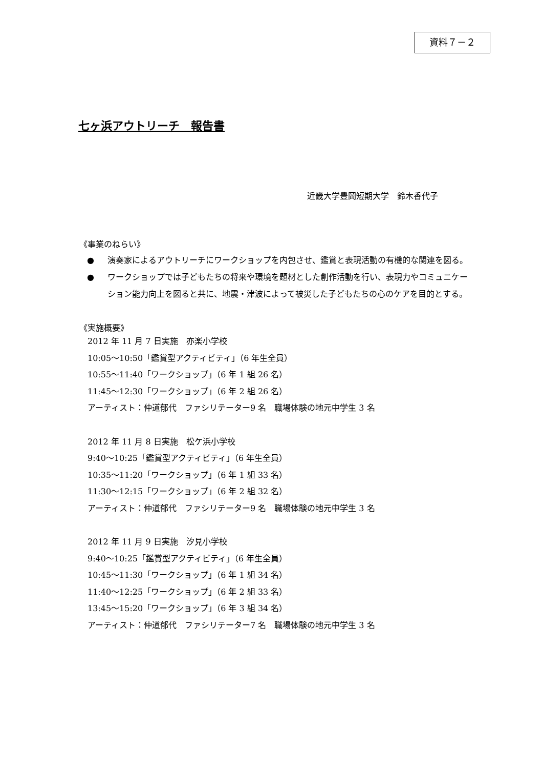資料７－２
七ヶ浜アウトリーチ　報告書
近畿大学豊岡短期大学　鈴木香代子
《事業のねらい》
● 演奏家によるアウトリーチにワークショップを内包させ、鑑賞と表現活動の有機的な関連を図る。
● ワークショップでは子どもたちの将来や環境を題材とした創作活動を行い、表現力やコミュニケーション能力向上を図ると共に、地震・津波によって被災した子どもたちの心のケアを目的とする。
《実施概要》
2012 年 11 月 7 日実施　亦楽小学校
10:05～10:50「鑑賞型アクティビティ」（6 年生全員）
10:55～11:40「ワークショップ」（6 年 1 組 26 名）
11:45～12:30「ワークショップ」（6 年 2 組 26 名）
アーティスト：仲道郁代　ファシリテーター9 名　職場体験の地元中学生 3 名
2012 年 11 月 8 日実施　松ケ浜小学校
9:40～10:25「鑑賞型アクティビティ」（6 年生全員）
10:35～11:20「ワークショップ」（6 年 1 組 33 名）
11:30～12:15「ワークショップ」（6 年 2 組 32 名）
アーティスト：仲道郁代　ファシリテーター9 名　職場体験の地元中学生 3 名
2012 年 11 月 9 日実施　汐見小学校
9:40～10:25「鑑賞型アクティビティ」（6 年生全員）
10:45～11:30「ワークショップ」（6 年 1 組 34 名）
11:40～12:25「ワークショップ」（6 年 2 組 33 名）
13:45～15:20「ワークショップ」（6 年 3 組 34 名）
アーティスト：仲道郁代　ファシリテーター7 名　職場体験の地元中学生 3 名